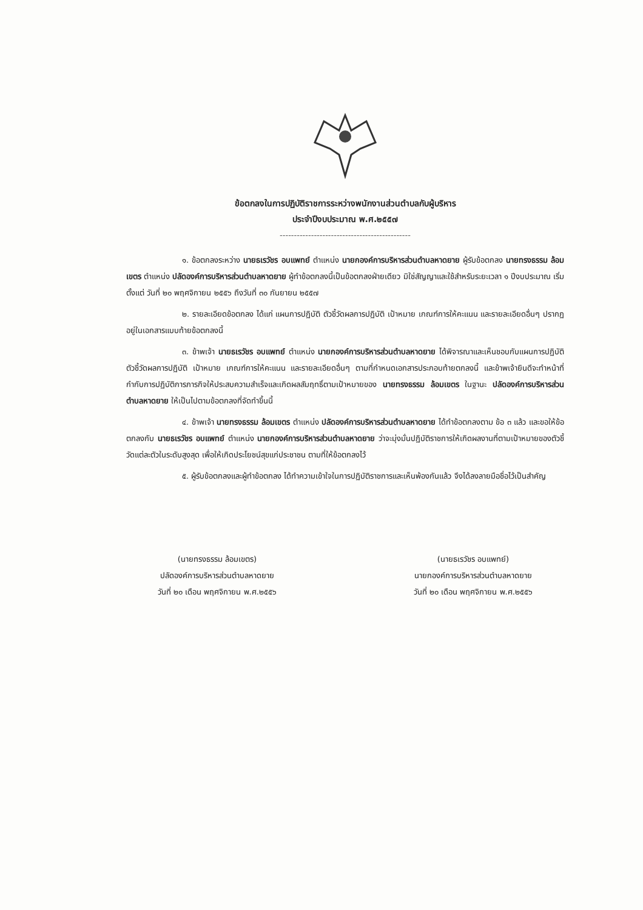ข้อตกลงในการปฏิบัติราชการระหว่างพนักงานส่วนตำบลกับผู้บริหาร
ประจำปีงบประมาณ พ.ศ.๒๕๕๗
----------------------------------------------
๑. ข้อตกลงระหว่าง นายธเรวัชร อบแพทย์ ตำแหน่ง นายกองค์การบริหารส่วนตำบลหาดยาย ผู้รับข้อตกลง นายทรงธรรม ล้อมเขตร ตำแหน่ง ปลัดองค์การบริหารส่วนตำบลหาดยาย ผู้ทำข้อตกลงนี้เป็นข้อตกลงฝ่ายเดียว มิใช่สัญญาและใช้สำหรับระยะเวลา ๑ ปีงบประมาณ เริ่มตั้งแต่ วันที่ ๒๐ พฤศจิกายน ๒๕๕๖ ถึงวันที่ ๓๐ กันยายน ๒๕๕๗
๒. รายละเอียดข้อตกลง ได้แก่ แผนการปฏิบัติ ตัวชี้วัดผลการปฏิบัติ เป้าหมาย เกณฑ์การให้คะแนน และรายละเอียดอื่นๆ ปรากฏอยู่ในเอกสารแบบท้ายข้อตกลงนี้
๓. ข้าพเจ้า นายธเรวัชร อบแพทย์ ตำแหน่ง นายกองค์การบริหารส่วนตำบลหาดยาย ได้พิจารณาและเห็นชอบกับแผนการปฏิบัติ ตัวชี้วัดผลการปฏิบัติ เป้าหมาย เกณฑ์การให้คะแนน และรายละเอียดอื่นๆ ตามที่กำหนดเอกสารประกอบท้ายตกลงนี้ และข้าพเจ้ายินดีจะทำหน้าที่กำกับการปฏิบัติการภารกิจให้ประสบความสำเร็จและเกิดผลสัมฤทธิ์ตามเป้าหมายของ นายทรงธรรม ล้อมเขตร ในฐานะ ปลัดองค์การบริหารส่วนตำบลหาดยาย ให้เป็นไปตามข้อตกลงที่จัดทำขึ้นนี้
๔. ข้าพเจ้า นายทรงธรรม ล้อมเขตร ตำแหน่ง ปลัดองค์การบริหารส่วนตำบลหาดยาย ได้ทำข้อตกลงตาม ข้อ ๓ แล้ว และขอให้ข้อตกลงกับ นายธเรวัชร อบแพทย์ ตำแหน่ง นายกองค์การบริหารส่วนตำบลหาดยาย ว่าจะมุ่งมั่นปฏิบัติราชการให้เกิดผลงานที่ตามเป้าหมายของตัวชี้วัดแต่ละตัวในระดับสูงสุด เพื่อให้เกิดประโยชน์สุขแก่ประชาชน ตามที่ให้ข้อตกลงไว้
๕. ผู้รับข้อตกลงและผู้ทำข้อตกลง ได้ทำความเข้าใจในการปฏิบัติราชการและเห็นพ้องกันแล้ว จึงได้ลงลายมือชื่อไว้เป็นสำคัญ
(นายทรงธรรม ล้อมเขตร)
ปลัดองค์การบริหารส่วนตำบลหาดยาย
วันที่ ๒๐ เดือน พฤศจิกายน พ.ศ.๒๕๕๖
(นายธเรวัชร อบแพทย์)
นายกองค์การบริหารส่วนตำบลหาดยาย
วันที่ ๒๐ เดือน พฤศจิกายน พ.ศ.๒๕๕๖